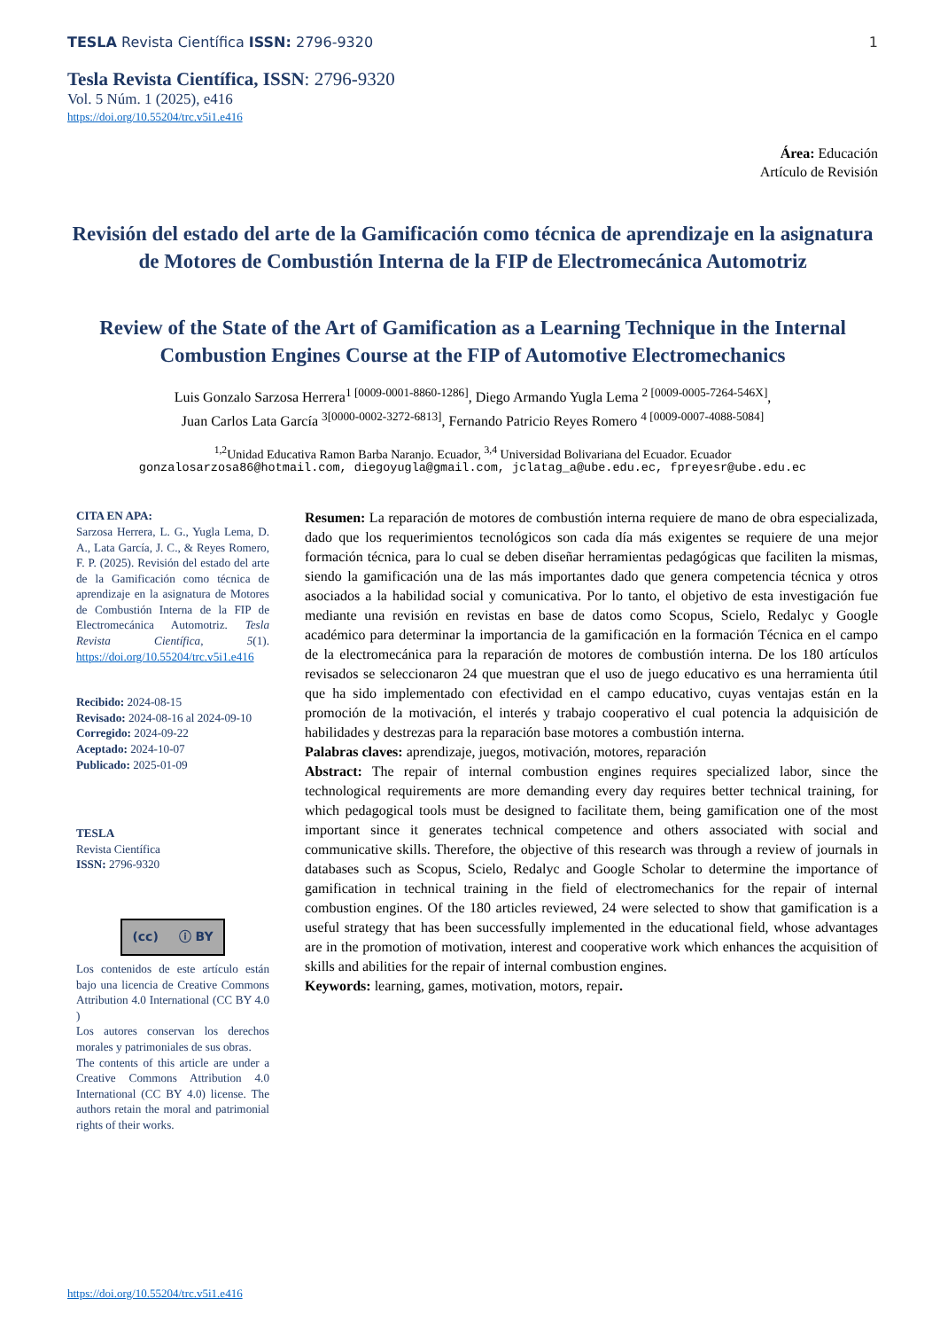TESLA Revista Científica ISSN: 2796-9320
1
Tesla Revista Científica, ISSN: 2796-9320
Vol. 5 Núm. 1 (2025), e416
https://doi.org/10.55204/trc.v5i1.e416
Área: Educación
Artículo de Revisión
Revisión del estado del arte de la Gamificación como técnica de aprendizaje en la asignatura de Motores de Combustión Interna de la FIP de Electromecánica Automotriz
Review of the State of the Art of Gamification as a Learning Technique in the Internal Combustion Engines Course at the FIP of Automotive Electromechanics
Luis Gonzalo Sarzosa Herrera<sup>1 [0009-0001-8860-1286]</sup>, Diego Armando Yugla Lema <sup>2 [0009-0005-7264-546X]</sup>,
Juan Carlos Lata García <sup>3[0000-0002-3272-6813]</sup>, Fernando Patricio Reyes Romero <sup>4 [0009-0007-4088-5084]</sup>
<sup>1,2</sup>Unidad Educativa Ramon Barba Naranjo. Ecuador, <sup>3,4</sup> Universidad Bolivariana del Ecuador. Ecuador
gonzalosarzosa86@hotmail.com, diegoyugla@gmail.com, jclatag_a@ube.edu.ec, fpreyesr@ube.edu.ec
CITA EN APA:
Sarzosa Herrera, L. G., Yugla Lema, D. A., Lata García, J. C., & Reyes Romero, F. P. (2025). Revisión del estado del arte de la Gamificación como técnica de aprendizaje en la asignatura de Motores de Combustión Interna de la FIP de Electromecánica Automotriz. Tesla Revista Científica, 5(1). https://doi.org/10.55204/trc.v5i1.e416
Recibido: 2024-08-15
Revisado: 2024-08-16 al 2024-09-10
Corregido: 2024-09-22
Aceptado: 2024-10-07
Publicado: 2025-01-09
TESLA
Revista Científica
ISSN: 2796-9320
(cc) ⓘ BY
Los contenidos de este artículo están bajo una licencia de Creative Commons Attribution 4.0 International (CC BY 4.0 )
Los autores conservan los derechos morales y patrimoniales de sus obras.
The contents of this article are under a Creative Commons Attribution 4.0 International (CC BY 4.0) license. The authors retain the moral and patrimonial rights of their works.
Resumen: La reparación de motores de combustión interna requiere de mano de obra especializada, dado que los requerimientos tecnológicos son cada día más exigentes se requiere de una mejor formación técnica, para lo cual se deben diseñar herramientas pedagógicas que faciliten la mismas, siendo la gamificación una de las más importantes dado que genera competencia técnica y otros asociados a la habilidad social y comunicativa. Por lo tanto, el objetivo de esta investigación fue mediante una revisión en revistas en base de datos como Scopus, Scielo, Redalyc y Google académico para determinar la importancia de la gamificación en la formación Técnica en el campo de la electromecánica para la reparación de motores de combustión interna. De los 180 artículos revisados se seleccionaron 24 que muestran que el uso de juego educativo es una herramienta útil que ha sido implementado con efectividad en el campo educativo, cuyas ventajas están en la promoción de la motivación, el interés y trabajo cooperativo el cual potencia la adquisición de habilidades y destrezas para la reparación base motores a combustión interna.
Palabras claves: aprendizaje, juegos, motivación, motores, reparación
Abstract: The repair of internal combustion engines requires specialized labor, since the technological requirements are more demanding every day requires better technical training, for which pedagogical tools must be designed to facilitate them, being gamification one of the most important since it generates technical competence and others associated with social and communicative skills. Therefore, the objective of this research was through a review of journals in databases such as Scopus, Scielo, Redalyc and Google Scholar to determine the importance of gamification in technical training in the field of electromechanics for the repair of internal combustion engines. Of the 180 articles reviewed, 24 were selected to show that gamification is a useful strategy that has been successfully implemented in the educational field, whose advantages are in the promotion of motivation, interest and cooperative work which enhances the acquisition of skills and abilities for the repair of internal combustion engines.
Keywords: learning, games, motivation, motors, repair.
https://doi.org/10.55204/trc.v5i1.e416